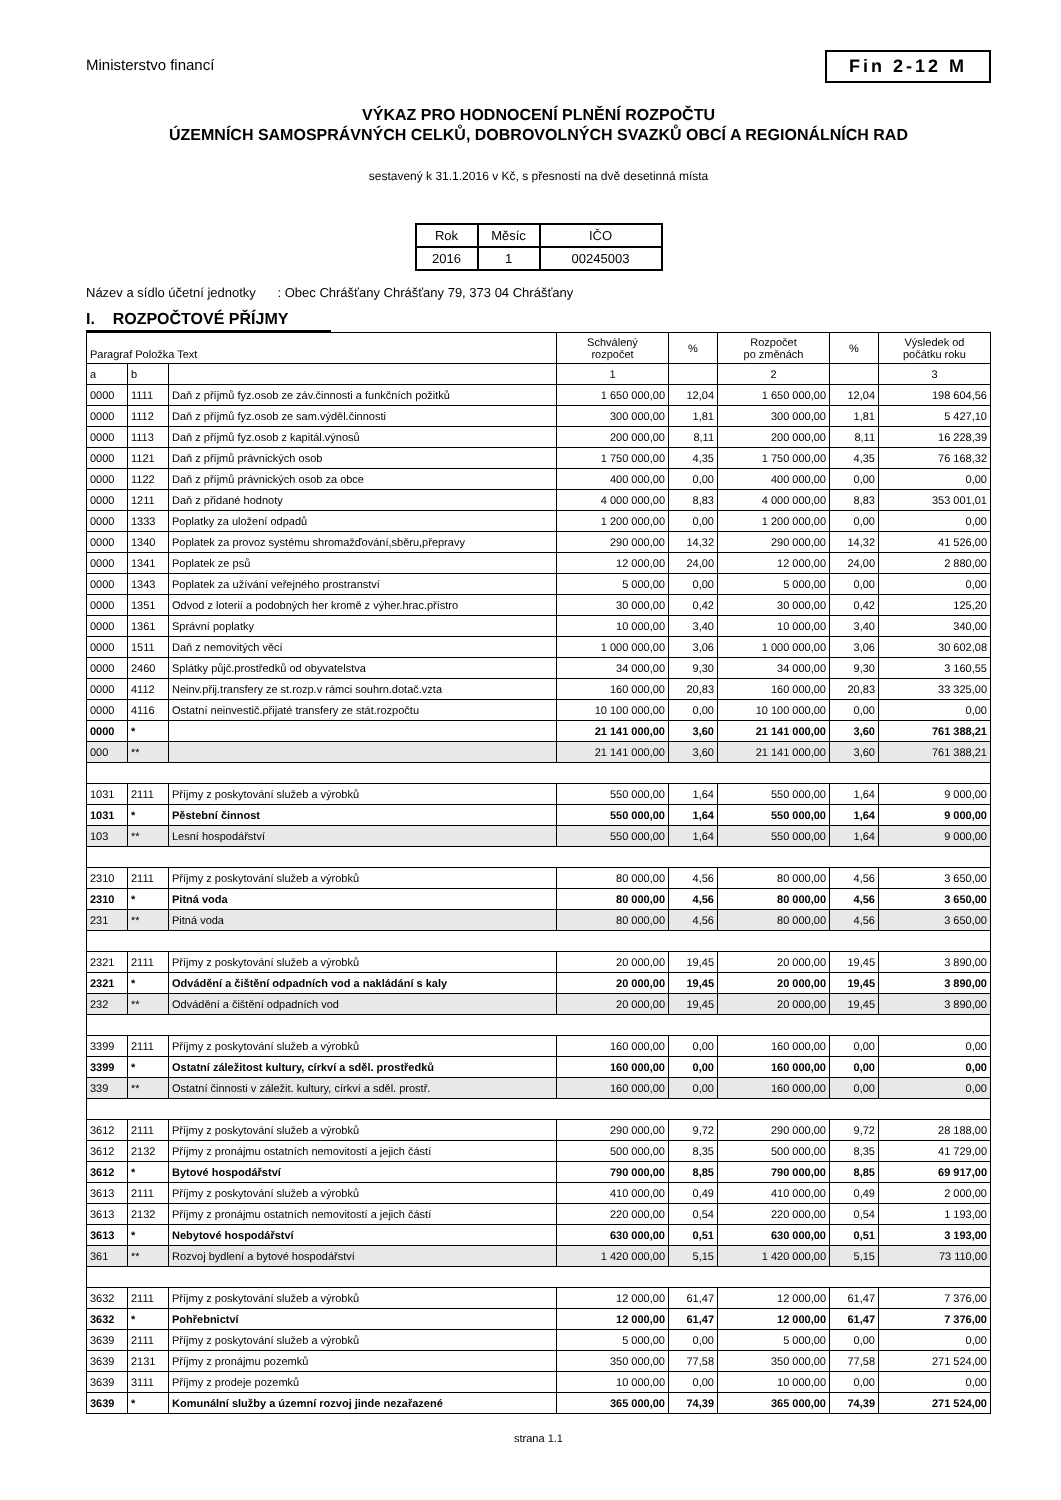Ministerstvo financí
Fin 2-12 M
VÝKAZ PRO HODNOCENÍ PLNĚNÍ ROZPOČTU
ÚZEMNÍCH SAMOSPRÁVNÝCH CELKŮ, DOBROVOLNÝCH SVAZKŮ OBCÍ A REGIONÁLNÍCH RAD
sestavený k 31.1.2016 v Kč, s přesností na dvě desetinná místa
| Rok | Měsíc | IČO |
| 2016 | 1 | 00245003 |
Název a sídlo účetní jednotky : Obec Chrášťany Chrášťany 79, 373 04 Chrášťany
I. ROZPOČTOVÉ PŘÍJMY
| Paragraf Položka Text | | | Schválený rozpočet | % | Rozpočet po změnách | % | Výsledek od počátku roku |
| a | b | | 1 | | 2 | | 3 |
| 0000 | 1111 | Daň z příjmů fyz.osob ze záv.činnosti a funkčních požitků | 1 650 000,00 | 12,04 | 1 650 000,00 | 12,04 | 198 604,56 |
| 0000 | 1112 | Daň z příjmů fyz.osob ze sam.výděl.činnosti | 300 000,00 | 1,81 | 300 000,00 | 1,81 | 5 427,10 |
| 0000 | 1113 | Daň z příjmů fyz.osob z kapitál.výnosů | 200 000,00 | 8,11 | 200 000,00 | 8,11 | 16 228,39 |
| 0000 | 1121 | Daň z příjmů právnických osob | 1 750 000,00 | 4,35 | 1 750 000,00 | 4,35 | 76 168,32 |
| 0000 | 1122 | Daň z příjmů právnických osob za obce | 400 000,00 | 0,00 | 400 000,00 | 0,00 | 0,00 |
| 0000 | 1211 | Daň z přidané hodnoty | 4 000 000,00 | 8,83 | 4 000 000,00 | 8,83 | 353 001,01 |
| 0000 | 1333 | Poplatky za uložení odpadů | 1 200 000,00 | 0,00 | 1 200 000,00 | 0,00 | 0,00 |
| 0000 | 1340 | Poplatek za provoz systému shromažďování,sběru,přepravy | 290 000,00 | 14,32 | 290 000,00 | 14,32 | 41 526,00 |
| 0000 | 1341 | Poplatek ze psů | 12 000,00 | 24,00 | 12 000,00 | 24,00 | 2 880,00 |
| 0000 | 1343 | Poplatek za užívání veřejného prostranství | 5 000,00 | 0,00 | 5 000,00 | 0,00 | 0,00 |
| 0000 | 1351 | Odvod z loterií a podobných her kromě z výher.hrac.přístro | 30 000,00 | 0,42 | 30 000,00 | 0,42 | 125,20 |
| 0000 | 1361 | Správní poplatky | 10 000,00 | 3,40 | 10 000,00 | 3,40 | 340,00 |
| 0000 | 1511 | Daň z nemovitých věcí | 1 000 000,00 | 3,06 | 1 000 000,00 | 3,06 | 30 602,08 |
| 0000 | 2460 | Splátky půjč.prostředků od obyvatelstva | 34 000,00 | 9,30 | 34 000,00 | 9,30 | 3 160,55 |
| 0000 | 4112 | Neinv.přij.transfery ze st.rozp.v rámci souhrn.dotač.vzta | 160 000,00 | 20,83 | 160 000,00 | 20,83 | 33 325,00 |
| 0000 | 4116 | Ostatní neinvestič.přijaté transfery ze stát.rozpočtu | 10 100 000,00 | 0,00 | 10 100 000,00 | 0,00 | 0,00 |
| 0000 | * | | 21 141 000,00 | 3,60 | 21 141 000,00 | 3,60 | 761 388,21 |
| 000 | ** | | 21 141 000,00 | 3,60 | 21 141 000,00 | 3,60 | 761 388,21 |
| 1031 | 2111 | Příjmy z poskytování služeb a výrobků | 550 000,00 | 1,64 | 550 000,00 | 1,64 | 9 000,00 |
| 1031 | * | Pěstební činnost | 550 000,00 | 1,64 | 550 000,00 | 1,64 | 9 000,00 |
| 103 | ** | Lesní hospodářství | 550 000,00 | 1,64 | 550 000,00 | 1,64 | 9 000,00 |
| 2310 | 2111 | Příjmy z poskytování služeb a výrobků | 80 000,00 | 4,56 | 80 000,00 | 4,56 | 3 650,00 |
| 2310 | * | Pitná voda | 80 000,00 | 4,56 | 80 000,00 | 4,56 | 3 650,00 |
| 231 | ** | Pitná voda | 80 000,00 | 4,56 | 80 000,00 | 4,56 | 3 650,00 |
| 2321 | 2111 | Příjmy z poskytování služeb a výrobků | 20 000,00 | 19,45 | 20 000,00 | 19,45 | 3 890,00 |
| 2321 | * | Odvádění a čištění odpadních vod a nakládání s kaly | 20 000,00 | 19,45 | 20 000,00 | 19,45 | 3 890,00 |
| 232 | ** | Odvádění a čištění odpadních vod | 20 000,00 | 19,45 | 20 000,00 | 19,45 | 3 890,00 |
| 3399 | 2111 | Příjmy z poskytování služeb a výrobků | 160 000,00 | 0,00 | 160 000,00 | 0,00 | 0,00 |
| 3399 | * | Ostatní záležitost kultury, církví a sděl. prostředků | 160 000,00 | 0,00 | 160 000,00 | 0,00 | 0,00 |
| 339 | ** | Ostatní činnosti v záležit. kultury, církví a sděl. prostř. | 160 000,00 | 0,00 | 160 000,00 | 0,00 | 0,00 |
| 3612 | 2111 | Příjmy z poskytování služeb a výrobků | 290 000,00 | 9,72 | 290 000,00 | 9,72 | 28 188,00 |
| 3612 | 2132 | Příjmy z pronájmu ostatních nemovitostí a jejich částí | 500 000,00 | 8,35 | 500 000,00 | 8,35 | 41 729,00 |
| 3612 | * | Bytové hospodářství | 790 000,00 | 8,85 | 790 000,00 | 8,85 | 69 917,00 |
| 3613 | 2111 | Příjmy z poskytování služeb a výrobků | 410 000,00 | 0,49 | 410 000,00 | 0,49 | 2 000,00 |
| 3613 | 2132 | Příjmy z pronájmu ostatních nemovitostí a jejich částí | 220 000,00 | 0,54 | 220 000,00 | 0,54 | 1 193,00 |
| 3613 | * | Nebytové hospodářství | 630 000,00 | 0,51 | 630 000,00 | 0,51 | 3 193,00 |
| 361 | ** | Rozvoj bydlení a bytové hospodářství | 1 420 000,00 | 5,15 | 1 420 000,00 | 5,15 | 73 110,00 |
| 3632 | 2111 | Příjmy z poskytování služeb a výrobků | 12 000,00 | 61,47 | 12 000,00 | 61,47 | 7 376,00 |
| 3632 | * | Pohřebnictví | 12 000,00 | 61,47 | 12 000,00 | 61,47 | 7 376,00 |
| 3639 | 2111 | Příjmy z poskytování služeb a výrobků | 5 000,00 | 0,00 | 5 000,00 | 0,00 | 0,00 |
| 3639 | 2131 | Příjmy z pronájmu pozemků | 350 000,00 | 77,58 | 350 000,00 | 77,58 | 271 524,00 |
| 3639 | 3111 | Příjmy z prodeje pozemků | 10 000,00 | 0,00 | 10 000,00 | 0,00 | 0,00 |
| 3639 | * | Komunální služby a územní rozvoj jinde nezařazené | 365 000,00 | 74,39 | 365 000,00 | 74,39 | 271 524,00 |
strana 1.1